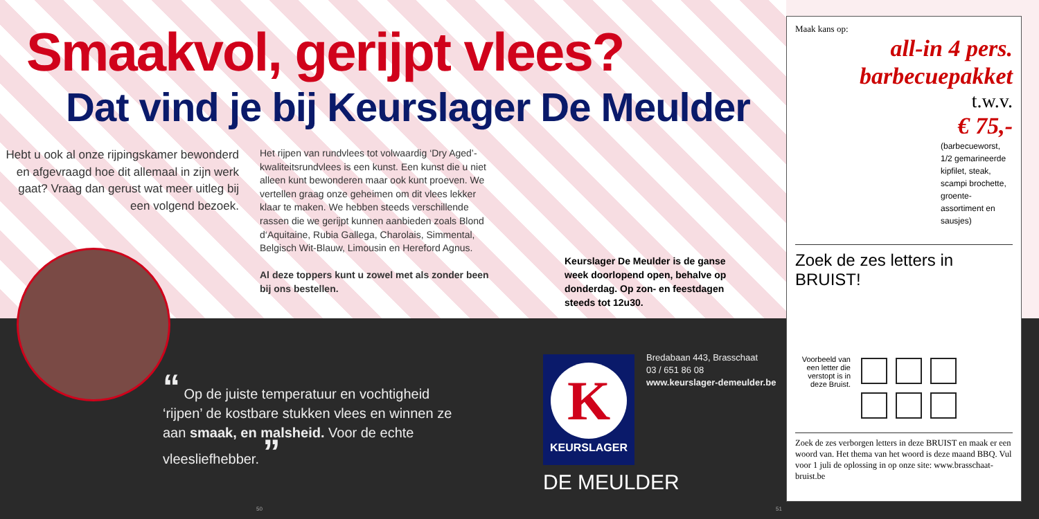Smaakvol, gerijpt vlees?
Dat vind je bij Keurslager De Meulder
Hebt u ook al onze rijpingskamer bewonderd en afgevraagd hoe dit allemaal in zijn werk gaat? Vraag dan gerust wat meer uitleg bij een volgend bezoek.
Het rijpen van rundvlees tot volwaardig ‘Dry Aged’-kwaliteitsrundvlees is een kunst. Een kunst die u niet alleen kunt bewonderen maar ook kunt proeven. We vertellen graag onze geheimen om dit vlees lekker klaar te maken. We hebben steeds verschillende rassen die we gerijpt kunnen aanbieden zoals Blond d‘Aquitaine, Rubia Gallega, Charolais, Simmental, Belgisch Wit-Blauw, Limousin en Hereford Agnus.
Al deze toppers kunt u zowel met als zonder been bij ons bestellen.
Keurslager De Meulder is de ganse week doorlopend open, behalve op donderdag. Op zon- en feestdagen steeds tot 12u30.
“ Op de juiste temperatuur en vochtigheid ‘rijpen’ de kostbare stukken vlees en winnen ze aan smaak, en malsheid. Voor de echte vleesliefhebber. ”
K
KEURSLAGER
DE MEULDER
Bredabaan 443, Brasschaat
03 / 651 86 08
www.keurslager-demeulder.be
50 51
Maak kans op:
all-in 4 pers.
barbecuepakket
t.w.v.
€ 75,-
(barbecueworst, 1/2 gemarineerde kipfilet, steak, scampi brochette, groente-assortiment en sausjes)
Zoek de zes letters in BRUIST!
Voorbeeld van een letter die verstopt is in deze Bruist.
Zoek de zes verborgen letters in deze BRUIST en maak er een woord van. Het thema van het woord is deze maand BBQ. Vul voor 1 juli de oplossing in op onze site: www.brasschaat-bruist.be